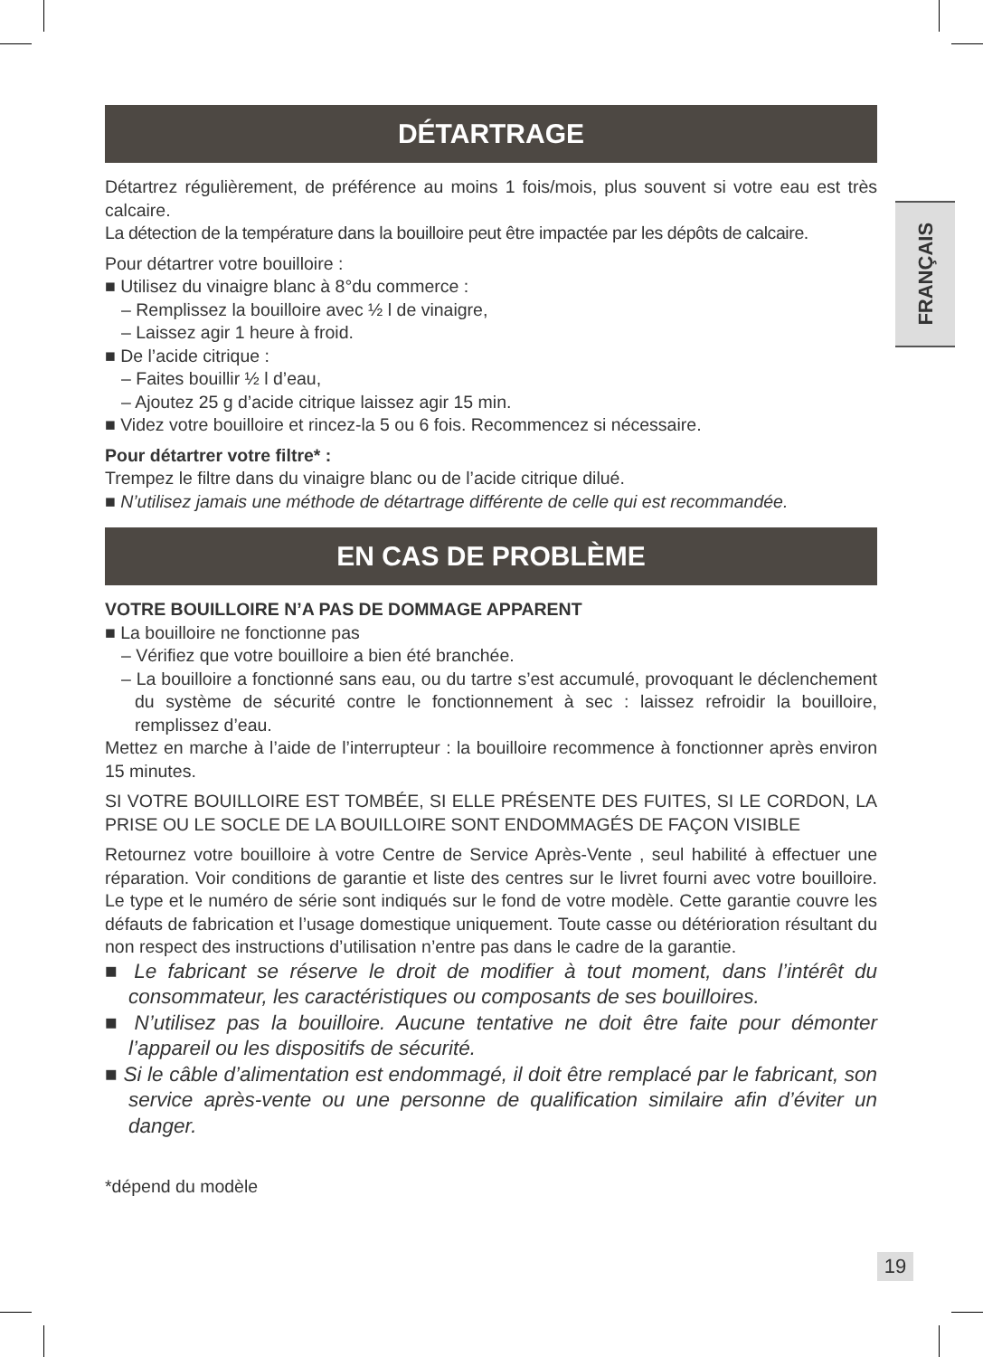FRANÇAIS
DÉTARTRAGE
Détartrez régulièrement, de préférence au moins 1 fois/mois, plus souvent si votre eau est très calcaire.
La détection de la température dans la bouilloire peut être impactée par les dépôts de calcaire.
Pour détartrer votre bouilloire :
■ Utilisez du vinaigre blanc à 8°du commerce :
– Remplissez la bouilloire avec ½ l de vinaigre,
– Laissez agir 1 heure à froid.
■ De l’acide citrique :
– Faites bouillir ½ l d’eau,
– Ajoutez 25 g d’acide citrique laissez agir 15 min.
■ Videz votre bouilloire et rincez-la 5 ou 6 fois. Recommencez si nécessaire.
Pour détartrer votre filtre* :
Trempez le filtre dans du vinaigre blanc ou de l’acide citrique dilué.
■ N’utilisez jamais une méthode de détartrage différente de celle qui est recommandée.
EN CAS DE PROBLÈME
VOTRE BOUILLOIRE N’A PAS DE DOMMAGE APPARENT
■ La bouilloire ne fonctionne pas
– Vérifiez que votre bouilloire a bien été branchée.
– La bouilloire a fonctionné sans eau, ou du tartre s’est accumulé, provoquant le déclenchement du système de sécurité contre le fonctionnement à sec : laissez refroidir la bouilloire, remplissez d’eau.
Mettez en marche à l’aide de l’interrupteur : la bouilloire recommence à fonctionner après environ 15 minutes.
SI VOTRE BOUILLOIRE EST TOMBÉE, SI ELLE PRÉSENTE DES FUITES, SI LE CORDON, LA PRISE OU LE SOCLE DE LA BOUILLOIRE SONT ENDOMMAGÉS DE FAÇON VISIBLE
Retournez votre bouilloire à votre Centre de Service Après-Vente , seul habilité à effectuer une réparation. Voir conditions de garantie et liste des centres sur le livret fourni avec votre bouilloire. Le type et le numéro de série sont indiqués sur le fond de votre modèle. Cette garantie couvre les défauts de fabrication et l’usage domestique uniquement. Toute casse ou détérioration résultant du non respect des instructions d’utilisation n’entre pas dans le cadre de la garantie.
■ Le fabricant se réserve le droit de modifier à tout moment, dans l’intérêt du consommateur, les caractéristiques ou composants de ses bouilloires.
■ N’utilisez pas la bouilloire. Aucune tentative ne doit être faite pour démonter l’appareil ou les dispositifs de sécurité.
■ Si le câble d’alimentation est endommagé, il doit être remplacé par le fabricant, son service après-vente ou une personne de qualification similaire afin d’éviter un danger.
*dépend du modèle
19